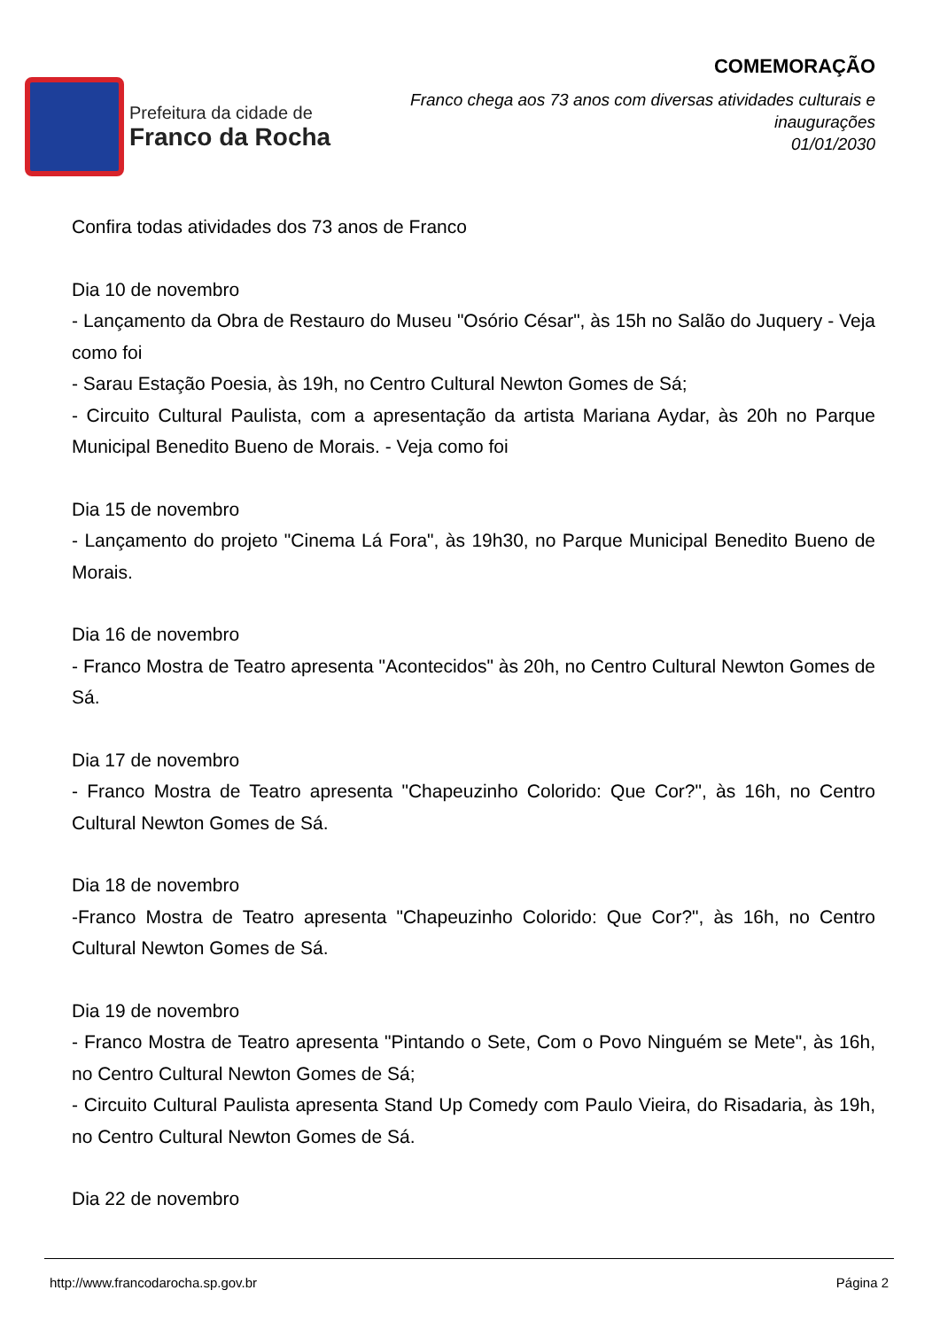Prefeitura da cidade de
Franco da Rocha
COMEMORAÇÃO
Franco chega aos 73 anos com diversas atividades culturais e
inaugurações
01/01/2030
Confira todas atividades dos 73 anos de Franco
Dia 10 de novembro
- Lançamento da Obra de Restauro do Museu "Osório César", às 15h no Salão do Juquery - Veja como foi
- Sarau Estação Poesia, às 19h, no Centro Cultural Newton Gomes de Sá;
- Circuito Cultural Paulista, com a apresentação da artista Mariana Aydar, às 20h no Parque Municipal Benedito Bueno de Morais. - Veja como foi
Dia 15 de novembro
- Lançamento do projeto "Cinema Lá Fora", às 19h30, no Parque Municipal Benedito Bueno de Morais.
Dia 16 de novembro
- Franco Mostra de Teatro apresenta "Acontecidos" às 20h, no Centro Cultural Newton Gomes de Sá.
Dia 17 de novembro
- Franco Mostra de Teatro apresenta "Chapeuzinho Colorido: Que Cor?", às 16h, no Centro Cultural Newton Gomes de Sá.
Dia 18 de novembro
-Franco Mostra de Teatro apresenta "Chapeuzinho Colorido: Que Cor?", às 16h, no Centro Cultural Newton Gomes de Sá.
Dia 19 de novembro
- Franco Mostra de Teatro apresenta "Pintando o Sete, Com o Povo Ninguém se Mete", às 16h, no Centro Cultural Newton Gomes de Sá;
- Circuito Cultural Paulista apresenta Stand Up Comedy com Paulo Vieira, do Risadaria, às 19h, no Centro Cultural Newton Gomes de Sá.
Dia 22 de novembro
http://www.francodarocha.sp.gov.br Página 2